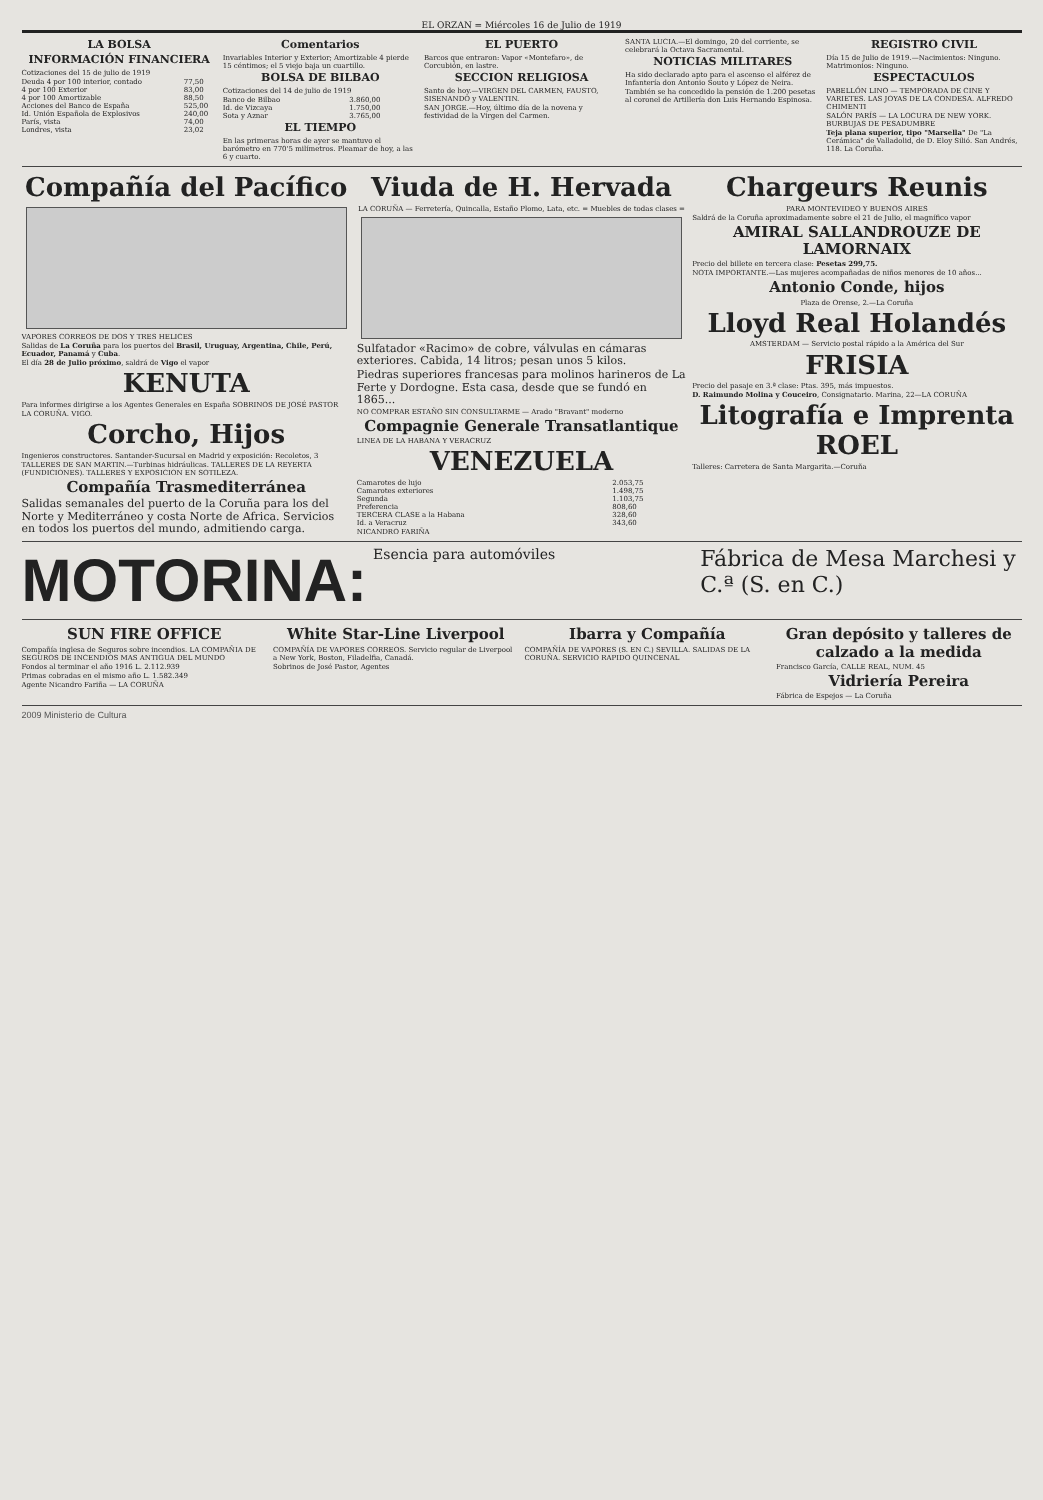EL ORZAN = Miércoles 16 de Julio de 1919
LA BOLSA
INFORMACIÓN FINANCIERA
Cotizaciones del 15 de julio de 1919
| Deuda 4 por 100 interior, contado | 77,50 |
| 4 por 100 Exterior | 83,00 |
| 4 por 100 Amortizable | 88,50 |
| Acciones del Banco de España | 525,00 |
| Id. Unión Española de Explosivos | 240,00 |
| París, vista | 74,00 |
| Londres, vista | 23,02 |
Comentarios
Invariables Interior y Exterior; Amortizable 4 pierde 15 céntimos; el 5 viejo baja un cuartillo.
BOLSA DE BILBAO
Cotizaciones del 14 de julio de 1919
| Banco de Bilbao | 3.860,00 |
| Id. de Vizcaya | 1.750,00 |
| Sota y Aznar | 3.765,00 |
EL TIEMPO
En las primeras horas de ayer se mantuvo el barómetro en 770'5 milímetros. Pleamar de hoy, a las 6 y cuarto.
EL PUERTO
Barcos que entraron: Vapor «Montefaro», de Corcubión, en lastre.
SECCION RELIGIOSA
Santo de hoy.—VIRGEN DEL CARMEN, FAUSTO, SISENANDO y VALENTIN.
SAN JORGE.—Hoy, último día de la novena y festividad de la Virgen del Carmen.
SANTA LUCIA.—El domingo, 20 del corriente, se celebrará la Octava Sacramental.
NOTICIAS MILITARES
Ha sido declarado apto para el ascenso el alférez de Infantería don Antonio Souto y López de Neira.
También se ha concedido la pensión de 1.200 pesetas al coronel de Artillería don Luis Hernando Espinosa.
REGISTRO CIVIL
Día 15 de Julio de 1919.—Nacimientos: Ninguno. Matrimonios: Ninguno.
ESPECTACULOS
PABELLÓN LINO — TEMPORADA DE CINE Y VARIETES. LAS JOYAS DE LA CONDESA. ALFREDO CHIMENTI
SALÓN PARÍS — LA LOCURA DE NEW YORK. BURBUJAS DE PESADUMBRE
Teja plana superior, tipo "Marsella" De "La Cerámica" de Valladolid, de D. Eloy Silió. San Andrés, 118. La Coruña.
Compañía del Pacífico
VAPORES CORREOS DE DOS Y TRES HELICES
Salidas de La Coruña para los puertos del Brasil, Uruguay, Argentina, Chile, Perú, Ecuador, Panamá y Cuba.
El día 28 de Julio próximo, saldrá de Vigo el vapor
KENUTA
Para informes dirigirse a los Agentes Generales en España SOBRINOS DE JOSÉ PASTOR
LA CORUÑA. VIGO.
Corcho, Hijos
Ingenieros constructores. Santander-Sucursal en Madrid y exposición: Recoletos, 3
TALLERES DE SAN MARTIN.—Turbinas hidráulicas. TALLERES DE LA REYERTA (FUNDICIONES). TALLERES Y EXPOSICION EN SOTILEZA.
Compañía Trasmediterránea
Salidas semanales del puerto de la Coruña para los del Norte y Mediterráneo y costa Norte de Africa. Servicios en todos los puertos del mundo, admitiendo carga.
Viuda de H. Hervada
LA CORUÑA — Ferretería, Quincalla, Estaño Plomo, Lata, etc. = Muebles de todas clases =
Sulfatador «Racimo» de cobre, válvulas en cámaras exteriores. Cabida, 14 litros; pesan unos 5 kilos.
Piedras superiores francesas para molinos harineros de La Ferte y Dordogne. Esta casa, desde que se fundó en 1865...
NO COMPRAR ESTAÑO SIN CONSULTARME — Arado "Bravant" moderno
Compagnie Generale Transatlantique
LINEA DE LA HABANA Y VERACRUZ
VENEZUELA
| Camarotes de lujo | 2.053,75 |
| Camarotes exteriores | 1.498,75 |
| Segunda | 1.103,75 |
| Preferencia | 808,60 |
| TERCERA CLASE a la Habana | 328,60 |
| Id. a Veracruz | 343,60 |
NICANDRO FARIÑA
Chargeurs Reunis
PARA MONTEVIDEO Y BUENOS AIRES
Saldrá de la Coruña aproximadamente sobre el 21 de Julio, el magnífico vapor
AMIRAL SALLANDROUZE DE LAMORNAIX
Precio del billete en tercera clase: Pesetas 299,75.
NOTA IMPORTANTE.—Las mujeres acompañadas de niños menores de 10 años...
Antonio Conde, hijos
Plaza de Orense, 2.—La Coruña
Lloyd Real Holandés
AMSTERDAM — Servicio postal rápido a la América del Sur
FRISIA
Precio del pasaje en 3.ª clase: Ptas. 395, más impuestos.
D. Raimundo Molina y Couceiro, Consignatario. Marina, 22—LA CORUÑA
Litografía e Imprenta ROEL
Talleres: Carretera de Santa Margarita.—Coruña
MOTORINA:
Esencia para automóviles
Fábrica de Mesa Marchesi y C.ª (S. en C.)
SUN FIRE OFFICE
Compañía inglesa de Seguros sobre incendios. LA COMPAÑIA DE SEGUROS DE INCENDIOS MAS ANTIGUA DEL MUNDO
Fondos al terminar el año 1916 L. 2.112.939
Primas cobradas en el mismo año L. 1.582.349
Agente Nicandro Fariña — LA CORUÑA
White Star-Line Liverpool
COMPAÑÍA DE VAPORES CORREOS. Servicio regular de Liverpool a New York, Boston, Filadelfia, Canadá.
Sobrinos de José Pastor, Agentes
Ibarra y Compañía
COMPAÑÍA DE VAPORES (S. EN C.) SEVILLA. SALIDAS DE LA CORUÑA. SERVICIO RAPIDO QUINCENAL
Gran depósito y talleres de calzado a la medida
Francisco García, CALLE REAL, NUM. 45
Vidriería Pereira
Fábrica de Espejos — La Coruña
2009 Ministerio de Cultura